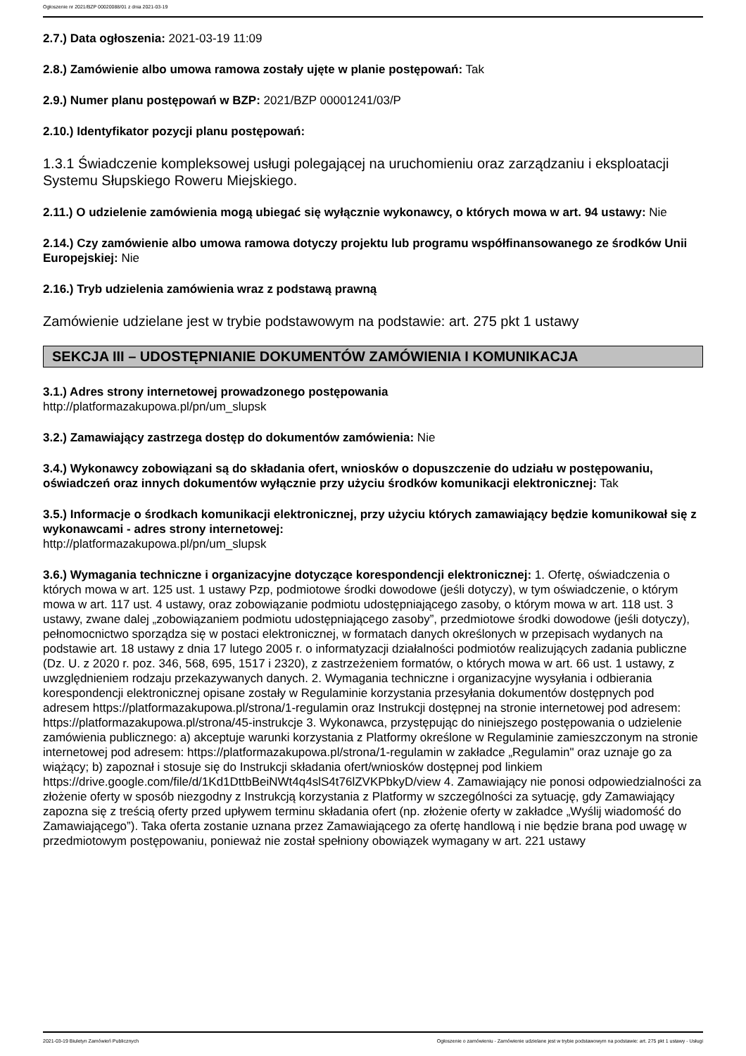Ogłoszenie nr 2021/BZP 00020088/01 z dnia 2021-03-19
2.7.) Data ogłoszenia: 2021-03-19 11:09
2.8.) Zamówienie albo umowa ramowa zostały ujęte w planie postępowań: Tak
2.9.) Numer planu postępowań w BZP: 2021/BZP 00001241/03/P
2.10.) Identyfikator pozycji planu postępowań:
1.3.1 Świadczenie kompleksowej usługi polegającej na uruchomieniu oraz zarządzaniu i eksploatacji Systemu Słupskiego Roweru Miejskiego.
2.11.) O udzielenie zamówienia mogą ubiegać się wyłącznie wykonawcy, o których mowa w art. 94 ustawy: Nie
2.14.) Czy zamówienie albo umowa ramowa dotyczy projektu lub programu współfinansowanego ze środków Unii Europejskiej: Nie
2.16.) Tryb udzielenia zamówienia wraz z podstawą prawną
Zamówienie udzielane jest w trybie podstawowym na podstawie: art. 275 pkt 1 ustawy
SEKCJA III – UDOSTĘPNIANIE DOKUMENTÓW ZAMÓWIENIA I KOMUNIKACJA
3.1.) Adres strony internetowej prowadzonego postępowania
http://platformazakupowa.pl/pn/um_slupsk
3.2.) Zamawiający zastrzega dostęp do dokumentów zamówienia: Nie
3.4.) Wykonawcy zobowiązani są do składania ofert, wniosków o dopuszczenie do udziału w postępowaniu, oświadczeń oraz innych dokumentów wyłącznie przy użyciu środków komunikacji elektronicznej: Tak
3.5.) Informacje o środkach komunikacji elektronicznej, przy użyciu których zamawiający będzie komunikował się z wykonawcami - adres strony internetowej:
http://platformazakupowa.pl/pn/um_slupsk
3.6.) Wymagania techniczne i organizacyjne dotyczące korespondencji elektronicznej: 1. Ofertę, oświadczenia o których mowa w art. 125 ust. 1 ustawy Pzp, podmiotowe środki dowodowe (jeśli dotyczy), w tym oświadczenie, o którym mowa w art. 117 ust. 4 ustawy, oraz zobowiązanie podmiotu udostępniającego zasoby, o którym mowa w art. 118 ust. 3 ustawy, zwane dalej „zobowiązaniem podmiotu udostępniającego zasoby”, przedmiotowe środki dowodowe (jeśli dotyczy), pełnomocnictwo sporządza się w postaci elektronicznej, w formatach danych określonych w przepisach wydanych na podstawie art. 18 ustawy z dnia 17 lutego 2005 r. o informatyzacji działalności podmiotów realizujących zadania publiczne (Dz. U. z 2020 r. poz. 346, 568, 695, 1517 i 2320), z zastrzeżeniem formatów, o których mowa w art. 66 ust. 1 ustawy, z uwzględnieniem rodzaju przekazywanych danych. 2. Wymagania techniczne i organizacyjne wysyłania i odbierania korespondencji elektronicznej opisane zostały w Regulaminie korzystania przesyłania dokumentów dostępnych pod adresem https://platformazakupowa.pl/strona/1-regulamin oraz Instrukcji dostępnej na stronie internetowej pod adresem: https://platformazakupowa.pl/strona/45-instrukcje 3. Wykonawca, przystępując do niniejszego postępowania o udzielenie zamówienia publicznego: a) akceptuje warunki korzystania z Platformy określone w Regulaminie zamieszczonym na stronie internetowej pod adresem: https://platformazakupowa.pl/strona/1-regulamin w zakładce „Regulamin" oraz uznaje go za wiążący; b) zapoznał i stosuje się do Instrukcji składania ofert/wniosków dostępnej pod linkiem https://drive.google.com/file/d/1Kd1DttbBeiNWt4q4slS4t76lZVKPbkyD/view 4. Zamawiający nie ponosi odpowiedzialności za złożenie oferty w sposób niezgodny z Instrukcją korzystania z Platformy w szczególności za sytuację, gdy Zamawiający zapozna się z treścią oferty przed upływem terminu składania ofert (np. złożenie oferty w zakładce „Wyślij wiadomość do Zamawiającego”). Taka oferta zostanie uznana przez Zamawiającego za ofertę handlową i nie będzie brana pod uwagę w przedmiotowym postępowaniu, ponieważ nie został spełniony obowiązek wymagany w art. 221 ustawy
2021-03-19 Biuletyn Zamówień Publicznych Ogłoszenie o zamówieniu - Zamówienie udzielane jest w trybie podstawowym na podstawie: art. 275 pkt 1 ustawy - Usługi